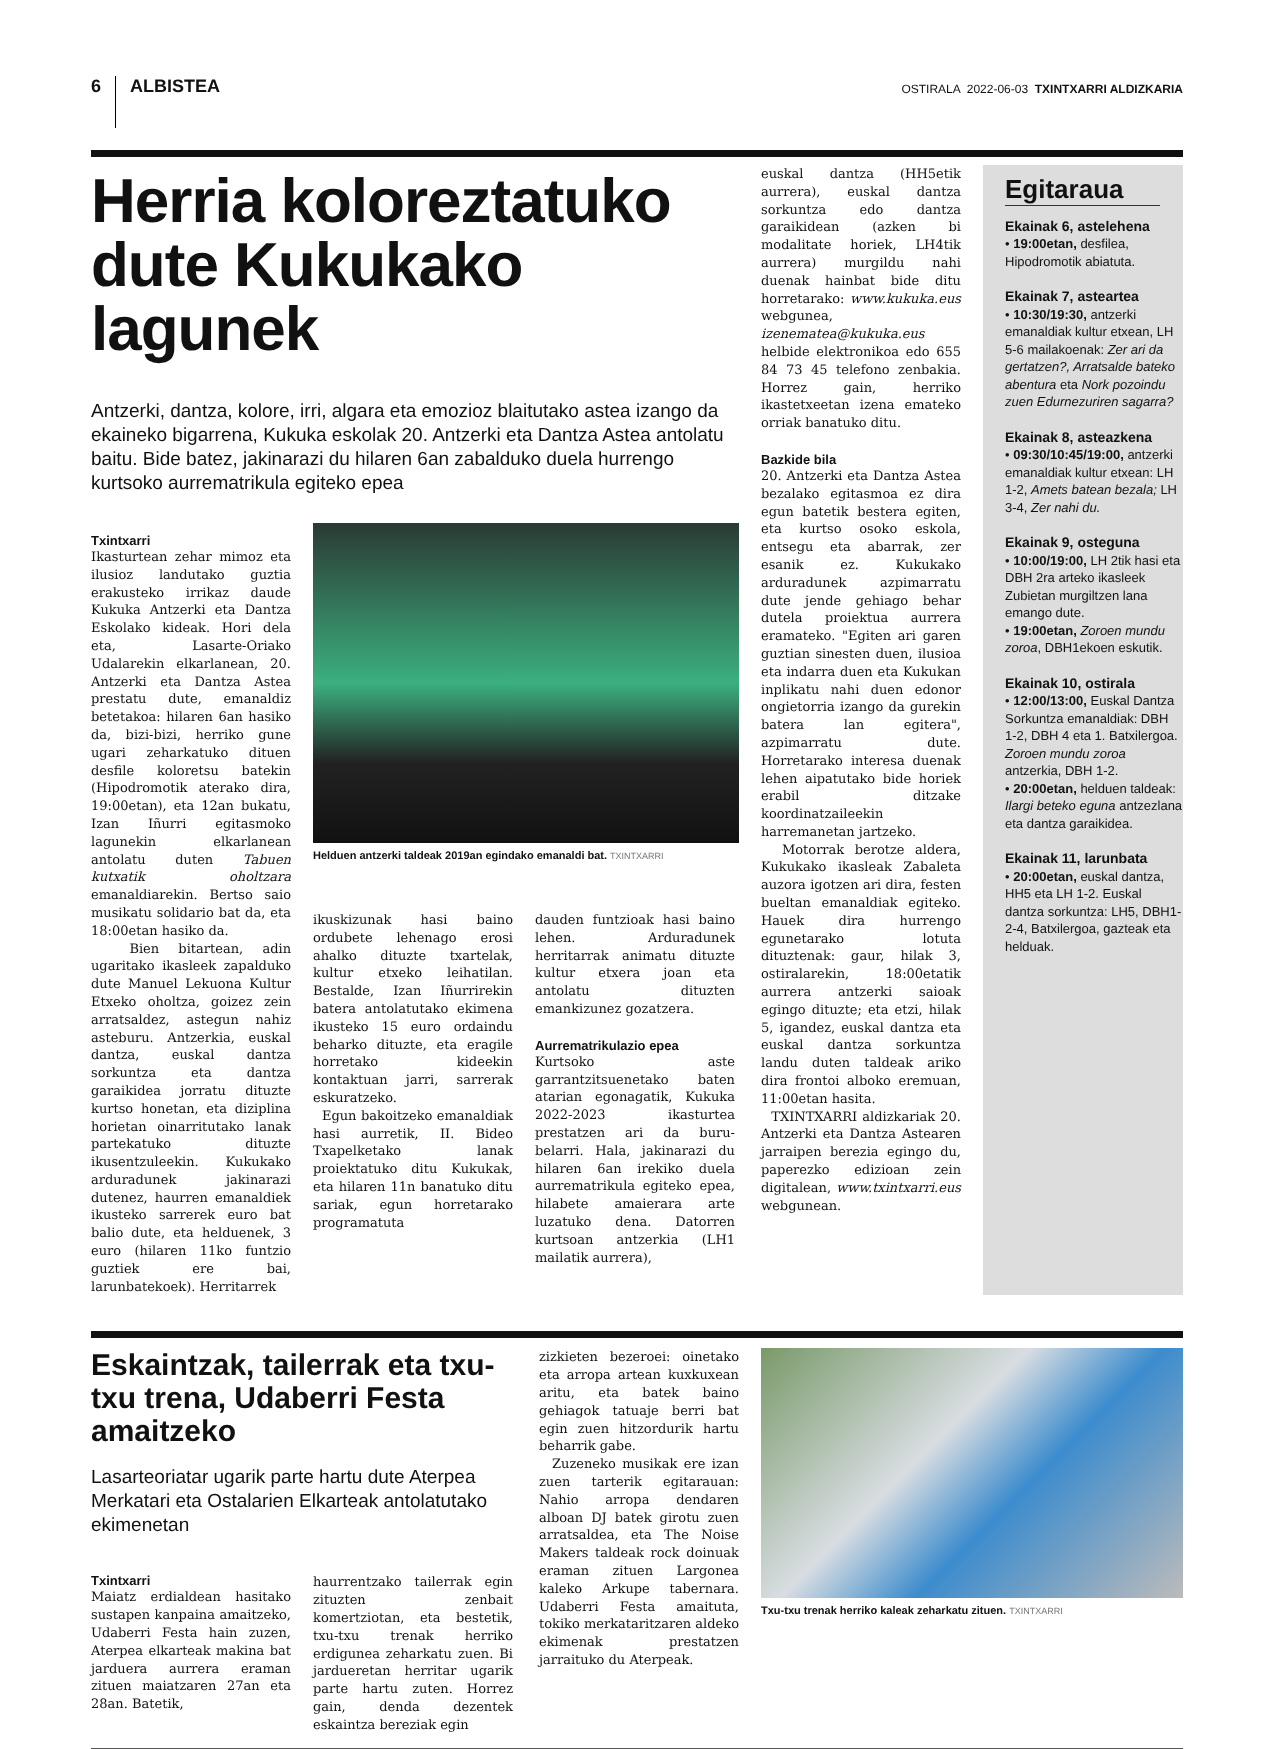6 ALBISTEA
OSTIRALA 2022-06-03 TXINTXARRI ALDIZKARIA
Herria koloreztatuko dute Kukukako lagunek
Antzerki, dantza, kolore, irri, algara eta emozioz blaitutako astea izango da ekaineko bigarrena, Kukuka eskolak 20. Antzerki eta Dantza Astea antolatu baitu. Bide batez, jakinarazi du hilaren 6an zabalduko duela hurrengo kurtsoko aurrematrikula egiteko epea
Txintxarri
Ikasturtean zehar mimoz eta ilusioz landutako guztia erakusteko irrikaz daude Kukuka Antzerki eta Dantza Eskolako kideak. Hori dela eta, Lasarte-Oriako Udalarekin elkarlanean, 20. Antzerki eta Dantza Astea prestatu dute, emanaldiz betetakoa: hilaren 6an hasiko da, bizi-bizi, herriko gune ugari zeharkatuko dituen desfile koloretsu batekin (Hipodromotik aterako dira, 19:00etan), eta 12an bukatu, Izan Iñurri egitasmoko lagunekin elkarlanean antolatu duten Tabuen kutxatik oholtzara emanaldiarekin. Bertso saio musikatu solidario bat da, eta 18:00etan hasiko da.
Bien bitartean, adin ugaritako ikasleek zapalduko dute Manuel Lekuona Kultur Etxeko oholtza, goizez zein arratsaldez, astegun nahiz asteburu. Antzerkia, euskal dantza, euskal dantza sorkuntza eta dantza garaikidea jorratu dituzte kurtso honetan, eta diziplina horietan oinarritutako lanak partekatuko dituzte ikusentzuleekin. Kukukako arduradunek jakinarazi dutenez, haurren emanaldiek ikusteko sarrerek euro bat balio dute, eta helduenek, 3 euro (hilaren 11ko funtzio guztiek ere bai, larunbatekoek). Herritarrek
Helduen antzerki taldeak 2019an egindako emanaldi bat. TXINTXARRI
ikuskizunak hasi baino ordubete lehenago erosi ahalko dituzte txartelak, kultur etxeko leihatilan. Bestalde, Izan Iñurrirekin batera antolatutako ekimena ikusteko 15 euro ordaindu beharko dituzte, eta eragile horretako kideekin kontaktuan jarri, sarrerak eskuratzeko.
Egun bakoitzeko emanaldiak hasi aurretik, II. Bideo Txapelketako lanak proiektatuko ditu Kukukak, eta hilaren 11n banatuko ditu sariak, egun horretarako programatuta
dauden funtzioak hasi baino lehen. Arduradunek herritarrak animatu dituzte kultur etxera joan eta antolatu dituzten emankizunez gozatzera.
Aurrematrikulazio epea
Kurtsoko aste garrantzitsuenetako baten atarian egonagatik, Kukuka 2022-2023 ikasturtea prestatzen ari da buru-belarri. Hala, jakinarazi du hilaren 6an irekiko duela aurrematrikula egiteko epea, hilabete amaierara arte luzatuko dena. Datorren kurtsoan antzerkia (LH1 mailatik aurrera),
euskal dantza (HH5etik aurrera), euskal dantza sorkuntza edo dantza garaikidean (azken bi modalitate horiek, LH4tik aurrera) murgildu nahi duenak hainbat bide ditu horretarako: www.kukuka.eus webgunea, izenematea@kukuka.eus helbide elektronikoa edo 655 84 73 45 telefono zenbakia. Horrez gain, herriko ikastetxeetan izena emateko orriak banatuko ditu.
Bazkide bila
20. Antzerki eta Dantza Astea bezalako egitasmoa ez dira egun batetik bestera egiten, eta kurtso osoko eskola, entsegu eta abarrak, zer esanik ez. Kukukako arduradunek azpimarratu dute jende gehiago behar dutela proiektua aurrera eramateko. "Egiten ari garen guztian sinesten duen, ilusioa eta indarra duen eta Kukukan inplikatu nahi duen edonor ongietorria izango da gurekin batera lan egitera", azpimarratu dute. Horretarako interesa duenak lehen aipatutako bide horiek erabil ditzake koordinatzaileekin harremanetan jartzeko.
Motorrak berotze aldera, Kukukako ikasleak Zabaleta auzora igotzen ari dira, festen bueltan emanaldiak egiteko. Hauek dira hurrengo egunetarako lotuta dituztenak: gaur, hilak 3, ostiralarekin, 18:00etatik aurrera antzerki saioak egingo dituzte; eta etzi, hilak 5, igandez, euskal dantza eta euskal dantza sorkuntza landu duten taldeak ariko dira frontoi alboko eremuan, 11:00etan hasita.
TXINTXARRI aldizkariak 20. Antzerki eta Dantza Astearen jarraipen berezia egingo du, paperezko edizioan zein digitalean, www.txintxarri.eus webgunean.
Egitaraua
Ekainak 6, astelehena
• 19:00etan, desfilea, Hipodromotik abiatuta.
Ekainak 7, asteartea
• 10:30/19:30, antzerki emanaldiak kultur etxean, LH 5-6 mailakoenak: Zer ari da gertatzen?, Arratsalde bateko abentura eta Nork pozoindu zuen Edurnezuriren sagarra?
Ekainak 8, asteazkena
• 09:30/10:45/19:00, antzerki emanaldiak kultur etxean: LH 1-2, Amets batean bezala; LH 3-4, Zer nahi du.
Ekainak 9, osteguna
• 10:00/19:00, LH 2tik hasi eta DBH 2ra arteko ikasleek Zubietan murgiltzen lana emango dute.
• 19:00etan, Zoroen mundu zoroa, DBH1ekoen eskutik.
Ekainak 10, ostirala
• 12:00/13:00, Euskal Dantza Sorkuntza emanaldiak: DBH 1-2, DBH 4 eta 1. Batxilergoa. Zoroen mundu zoroa antzerkia, DBH 1-2.
• 20:00etan, helduen taldeak: Ilargi beteko eguna antzezlana eta dantza garaikidea.
Ekainak 11, larunbata
• 20:00etan, euskal dantza, HH5 eta LH 1-2. Euskal dantza sorkuntza: LH5, DBH1-2-4, Batxilergoa, gazteak eta helduak.
Eskaintzak, tailerrak eta txu-txu trena, Udaberri Festa amaitzeko
Lasarteoriatar ugarik parte hartu dute Aterpea Merkatari eta Ostalarien Elkarteak antolatutako ekimenetan
Txintxarri
Maiatz erdialdean hasitako sustapen kanpaina amaitzeko, Udaberri Festa hain zuzen, Aterpea elkarteak makina bat jarduera aurrera eraman zituen maiatzaren 27an eta 28an. Batetik,
haurrentzako tailerrak egin zituzten zenbait komertziotan, eta bestetik, txu-txu trenak herriko erdigunea zeharkatu zuen. Bi jardueretan herritar ugarik parte hartu zuten. Horrez gain, denda dezentek eskaintza bereziak egin
zizkieten bezeroei: oinetako eta arropa artean kuxkuxean aritu, eta batek baino gehiagok tatuaje berri bat egin zuen hitzordurik hartu beharrik gabe.
Zuzeneko musikak ere izan zuen tarterik egitarauan: Nahio arropa dendaren alboan DJ batek girotu zuen arratsaldea, eta The Noise Makers taldeak rock doinuak eraman zituen Largonea kaleko Arkupe tabernara. Udaberri Festa amaituta, tokiko merkataritzaren aldeko ekimenak prestatzen jarraituko du Aterpeak.
Txu-txu trenak herriko kaleak zeharkatu zituen. TXINTXARRI